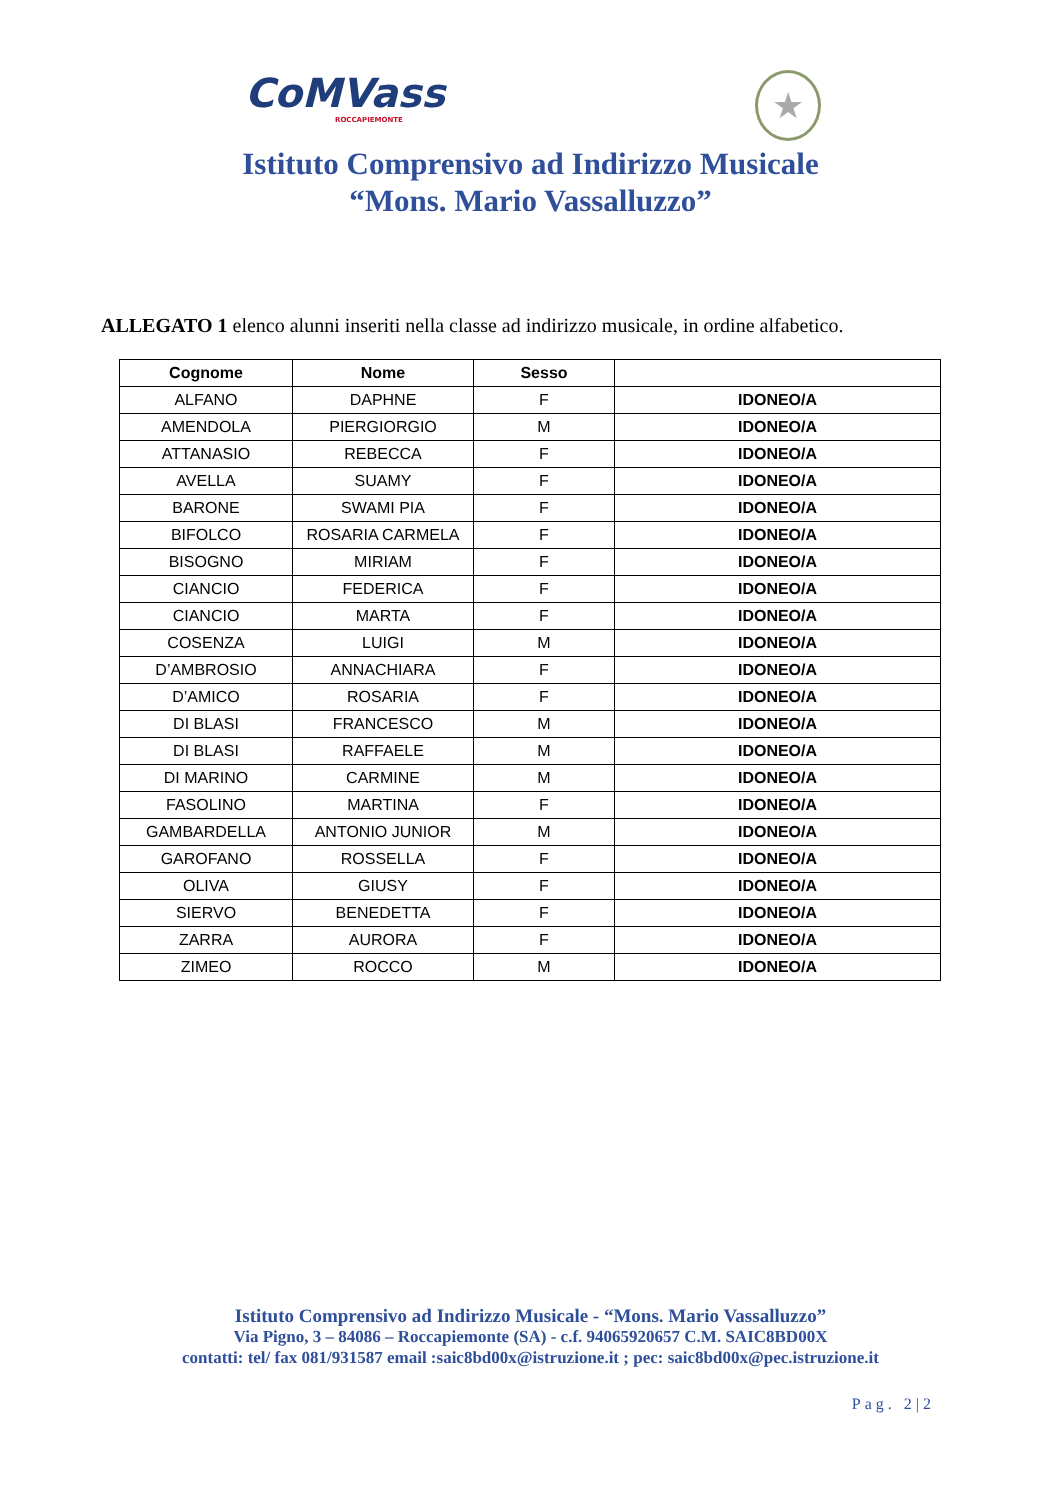CoMVass
ROCCAPIEMONTE
★
Istituto Comprensivo ad Indirizzo Musicale
“Mons. Mario Vassalluzzo”
ALLEGATO 1 elenco alunni inseriti nella classe ad indirizzo musicale, in ordine alfabetico.
| Cognome | Nome | Sesso | |
| --- | --- | --- | --- |
| ALFANO | DAPHNE | F | IDONEO/A |
| AMENDOLA | PIERGIORGIO | M | IDONEO/A |
| ATTANASIO | REBECCA | F | IDONEO/A |
| AVELLA | SUAMY | F | IDONEO/A |
| BARONE | SWAMI PIA | F | IDONEO/A |
| BIFOLCO | ROSARIA CARMELA | F | IDONEO/A |
| BISOGNO | MIRIAM | F | IDONEO/A |
| CIANCIO | FEDERICA | F | IDONEO/A |
| CIANCIO | MARTA | F | IDONEO/A |
| COSENZA | LUIGI | M | IDONEO/A |
| D’AMBROSIO | ANNACHIARA | F | IDONEO/A |
| D’AMICO | ROSARIA | F | IDONEO/A |
| DI BLASI | FRANCESCO | M | IDONEO/A |
| DI BLASI | RAFFAELE | M | IDONEO/A |
| DI MARINO | CARMINE | M | IDONEO/A |
| FASOLINO | MARTINA | F | IDONEO/A |
| GAMBARDELLA | ANTONIO JUNIOR | M | IDONEO/A |
| GAROFANO | ROSSELLA | F | IDONEO/A |
| OLIVA | GIUSY | F | IDONEO/A |
| SIERVO | BENEDETTA | F | IDONEO/A |
| ZARRA | AURORA | F | IDONEO/A |
| ZIMEO | ROCCO | M | IDONEO/A |
Istituto Comprensivo ad Indirizzo Musicale - “Mons. Mario Vassalluzzo”
Via Pigno, 3 – 84086 – Roccapiemonte (SA) - c.f. 94065920657 C.M. SAIC8BD00X
contatti: tel/ fax 081/931587 email :saic8bd00x@istruzione.it ; pec: saic8bd00x@pec.istruzione.it
Pag. 2|2